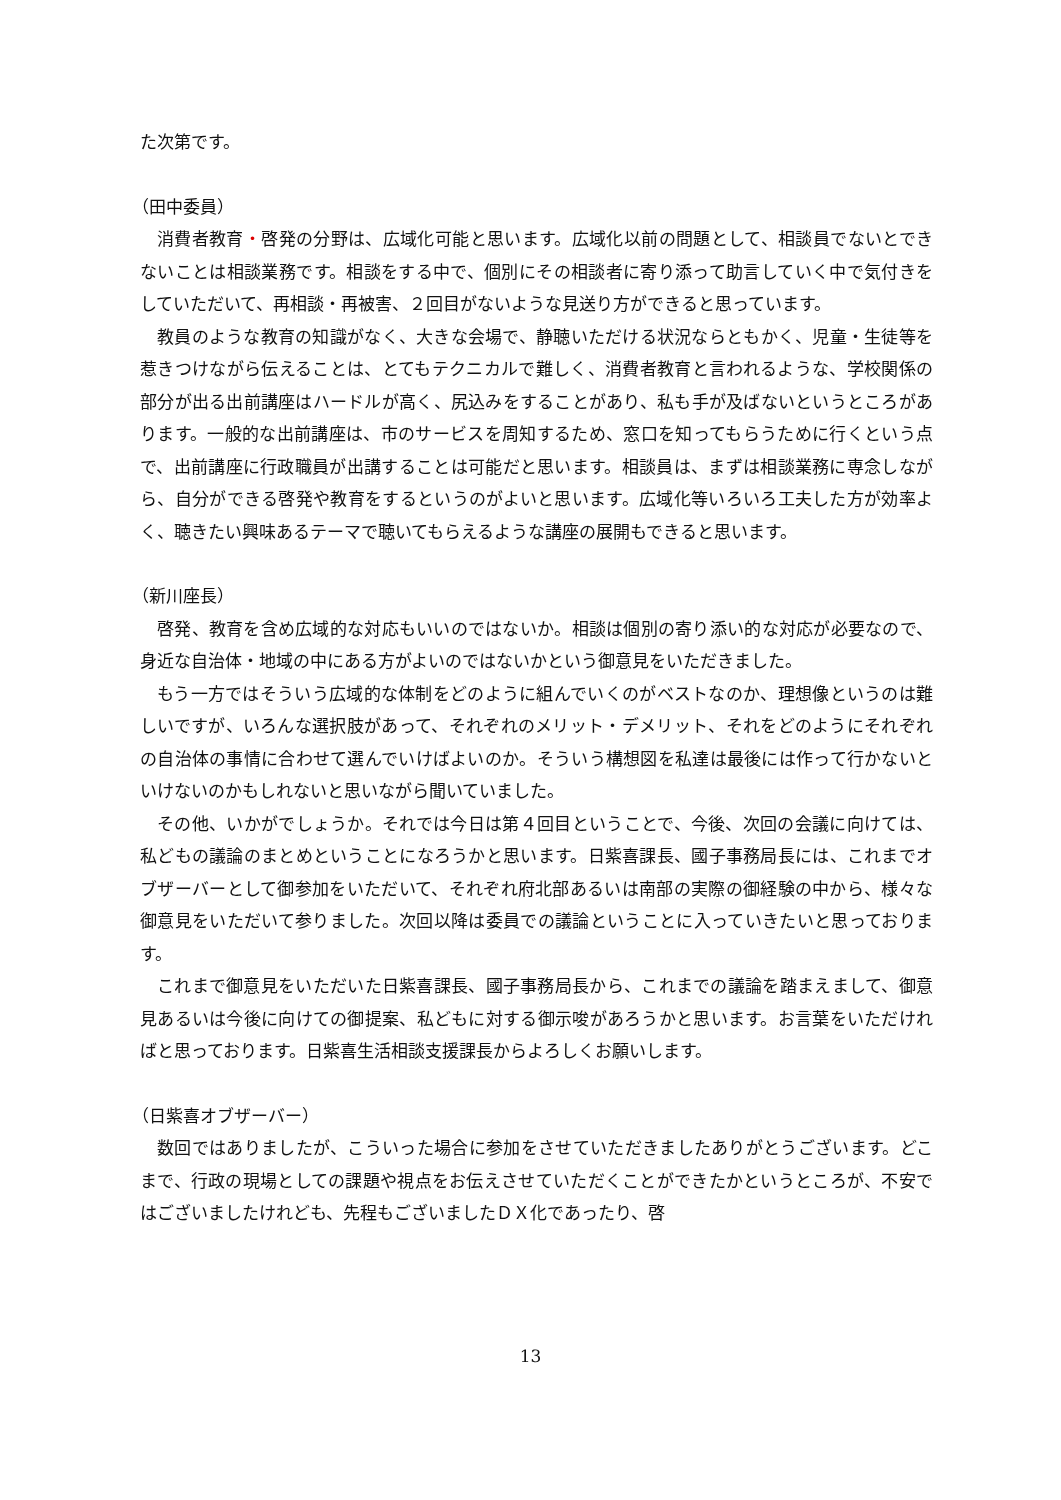た次第です。
（田中委員）
消費者教育・啓発の分野は、広域化可能と思います。広域化以前の問題として、相談員でないとできないことは相談業務です。相談をする中で、個別にその相談者に寄り添って助言していく中で気付きをしていただいて、再相談・再被害、２回目がないような見送り方ができると思っています。
教員のような教育の知識がなく、大きな会場で、静聴いただける状況ならともかく、児童・生徒等を惹きつけながら伝えることは、とてもテクニカルで難しく、消費者教育と言われるような、学校関係の部分が出る出前講座はハードルが高く、尻込みをすることがあり、私も手が及ばないというところがあります。一般的な出前講座は、市のサービスを周知するため、窓口を知ってもらうために行くという点で、出前講座に行政職員が出講することは可能だと思います。相談員は、まずは相談業務に専念しながら、自分ができる啓発や教育をするというのがよいと思います。広域化等いろいろ工夫した方が効率よく、聴きたい興味あるテーマで聴いてもらえるような講座の展開もできると思います。
（新川座長）
啓発、教育を含め広域的な対応もいいのではないか。相談は個別の寄り添い的な対応が必要なので、身近な自治体・地域の中にある方がよいのではないかという御意見をいただきました。
もう一方ではそういう広域的な体制をどのように組んでいくのがベストなのか、理想像というのは難しいですが、いろんな選択肢があって、それぞれのメリット・デメリット、それをどのようにそれぞれの自治体の事情に合わせて選んでいけばよいのか。そういう構想図を私達は最後には作って行かないといけないのかもしれないと思いながら聞いていました。
その他、いかがでしょうか。それでは今日は第４回目ということで、今後、次回の会議に向けては、私どもの議論のまとめということになろうかと思います。日紫喜課長、國子事務局長には、これまでオブザーバーとして御参加をいただいて、それぞれ府北部あるいは南部の実際の御経験の中から、様々な御意見をいただいて参りました。次回以降は委員での議論ということに入っていきたいと思っております。
これまで御意見をいただいた日紫喜課長、國子事務局長から、これまでの議論を踏まえまして、御意見あるいは今後に向けての御提案、私どもに対する御示唆があろうかと思います。お言葉をいただければと思っております。日紫喜生活相談支援課長からよろしくお願いします。
（日紫喜オブザーバー）
数回ではありましたが、こういった場合に参加をさせていただきましたありがとうございます。どこまで、行政の現場としての課題や視点をお伝えさせていただくことができたかというところが、不安ではございましたけれども、先程もございましたＤＸ化であったり、啓
13